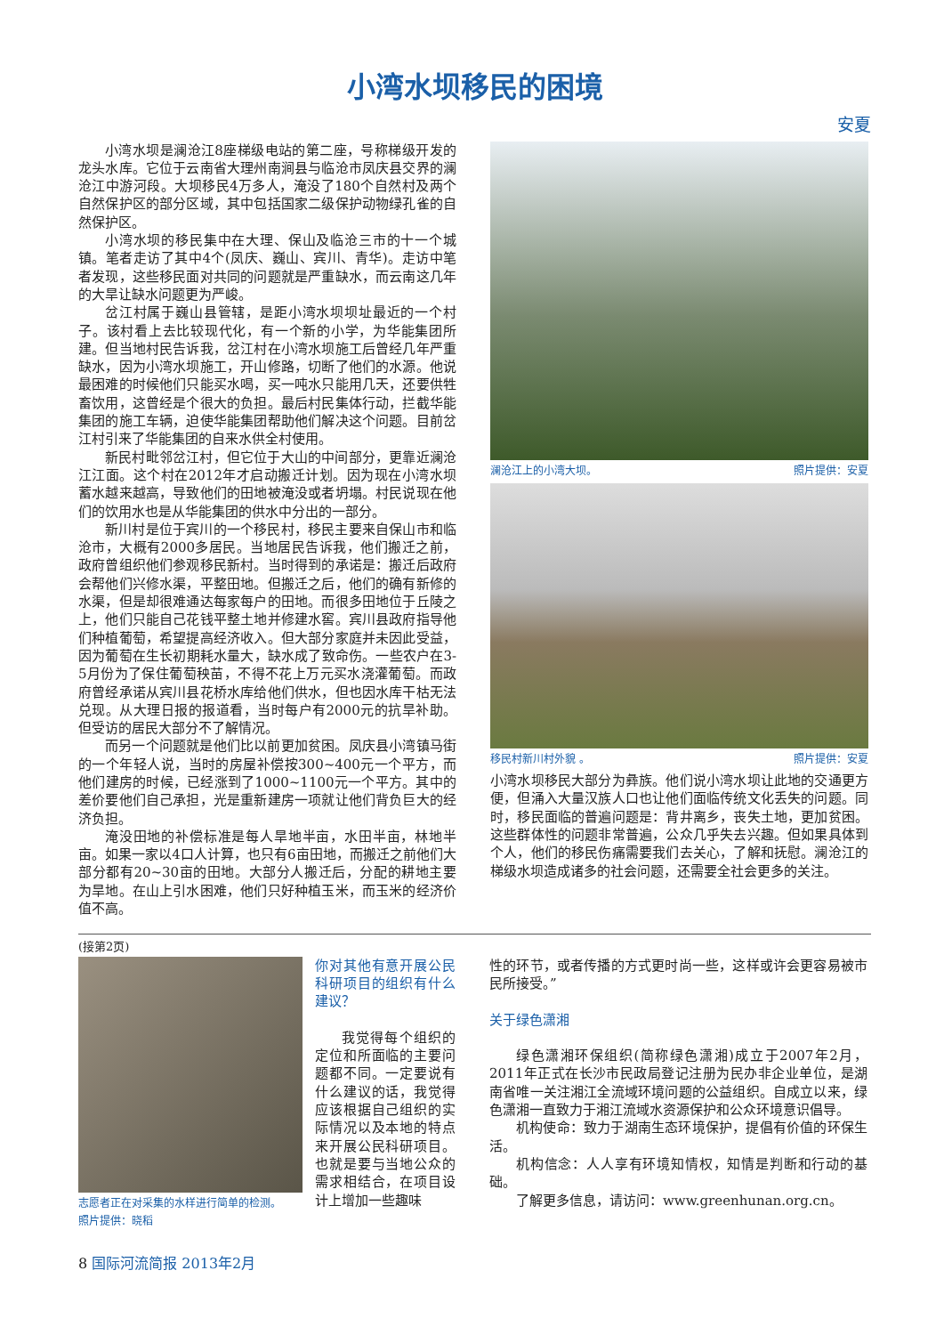小湾水坝移民的困境
安夏
小湾水坝是澜沧江8座梯级电站的第二座，号称梯级开发的龙头水库。它位于云南省大理州南涧县与临沧市凤庆县交界的澜沧江中游河段。大坝移民4万多人，淹没了180个自然村及两个自然保护区的部分区域，其中包括国家二级保护动物绿孔雀的自然保护区。
小湾水坝的移民集中在大理、保山及临沧三市的十一个城镇。笔者走访了其中4个(凤庆、巍山、宾川、青华)。走访中笔者发现，这些移民面对共同的问题就是严重缺水，而云南这几年的大旱让缺水问题更为严峻。
岔江村属于巍山县管辖，是距小湾水坝坝址最近的一个村子。该村看上去比较现代化，有一个新的小学，为华能集团所建。但当地村民告诉我，岔江村在小湾水坝施工后曾经几年严重缺水，因为小湾水坝施工，开山修路，切断了他们的水源。他说最困难的时候他们只能买水喝，买一吨水只能用几天，还要供牲畜饮用，这曾经是个很大的负担。最后村民集体行动，拦截华能集团的施工车辆，迫使华能集团帮助他们解决这个问题。目前岔江村引来了华能集团的自来水供全村使用。
新民村毗邻岔江村，但它位于大山的中间部分，更靠近澜沧江江面。这个村在2012年才启动搬迁计划。因为现在小湾水坝蓄水越来越高，导致他们的田地被淹没或者坍塌。村民说现在他们的饮用水也是从华能集团的供水中分出的一部分。
新川村是位于宾川的一个移民村，移民主要来自保山市和临沧市，大概有2000多居民。当地居民告诉我，他们搬迁之前，政府曾组织他们参观移民新村。当时得到的承诺是：搬迁后政府会帮他们兴修水渠，平整田地。但搬迁之后，他们的确有新修的水渠，但是却很难通达每家每户的田地。而很多田地位于丘陵之上，他们只能自己花钱平整土地并修建水窖。宾川县政府指导他们种植葡萄，希望提高经济收入。但大部分家庭并未因此受益，因为葡萄在生长初期耗水量大，缺水成了致命伤。一些农户在3-5月份为了保住葡萄秧苗，不得不花上万元买水浇灌葡萄。而政府曾经承诺从宾川县花桥水库给他们供水，但也因水库干枯无法兑现。从大理日报的报道看，当时每户有2000元的抗旱补助。但受访的居民大部分不了解情况。
而另一个问题就是他们比以前更加贫困。凤庆县小湾镇马街的一个年轻人说，当时的房屋补偿按300~400元一个平方，而他们建房的时候，已经涨到了1000~1100元一个平方。其中的差价要他们自己承担，光是重新建房一项就让他们背负巨大的经济负担。
淹没田地的补偿标准是每人旱地半亩，水田半亩，林地半亩。如果一家以4口人计算，也只有6亩田地，而搬迁之前他们大部分都有20~30亩的田地。大部分人搬迁后，分配的耕地主要为旱地。在山上引水困难，他们只好种植玉米，而玉米的经济价值不高。
澜沧江上的小湾大坝。 照片提供：安夏
移民村新川村外貌 。 照片提供：安夏
小湾水坝移民大部分为彝族。他们说小湾水坝让此地的交通更方便，但涌入大量汉族人口也让他们面临传统文化丢失的问题。同时，移民面临的普遍问题是：背井离乡，丧失土地，更加贫困。这些群体性的问题非常普遍，公众几乎失去兴趣。但如果具体到个人，他们的移民伤痛需要我们去关心，了解和抚慰。澜沧江的梯级水坝造成诸多的社会问题，还需要全社会更多的关注。
(接第2页)
志愿者正在对采集的水样进行简单的检测。 照片提供：晓稻
你对其他有意开展公民科研项目的组织有什么建议？
我觉得每个组织的定位和所面临的主要问题都不同。一定要说有什么建议的话，我觉得应该根据自己组织的实际情况以及本地的特点来开展公民科研项目。也就是要与当地公众的需求相结合，在项目设计上增加一些趣味
性的环节，或者传播的方式更时尚一些，这样或许会更容易被市民所接受。”
关于绿色潇湘
绿色潇湘环保组织(简称绿色潇湘)成立于2007年2月，2011年正式在长沙市民政局登记注册为民办非企业单位，是湖南省唯一关注湘江全流域环境问题的公益组织。自成立以来，绿色潇湘一直致力于湘江流域水资源保护和公众环境意识倡导。
机构使命：致力于湖南生态环境保护，提倡有价值的环保生活。
机构信念：人人享有环境知情权，知情是判断和行动的基础。
了解更多信息，请访问：www.greenhunan.org.cn。
8 国际河流简报 2013年2月